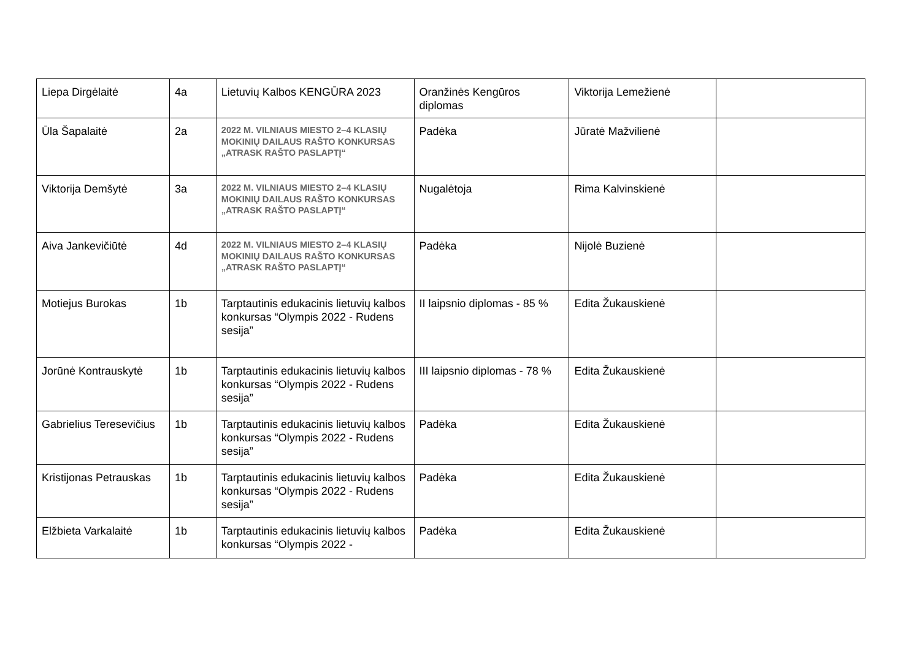| Liepa Dirgėlaitė | 4a | Lietuvių Kalbos KENGŪRA 2023 | Oranžinės Kengūros diplomas | Viktorija Lemežienė | |
| Ūla Šapalaitė | 2a | 2022 M. VILNIAUS MIESTO 2–4 KLASIŲ MOKINIŲ DAILAUS RAŠTO KONKURSAS „ATRASK RAŠTO PASLAPTĮ“ | Padėka | Jūratė Mažvilienė | |
| Viktorija Demšytė | 3a | 2022 M. VILNIAUS MIESTO 2–4 KLASIŲ MOKINIŲ DAILAUS RAŠTO KONKURSAS „ATRASK RAŠTO PASLAPTĮ“ | Nugalėtoja | Rima Kalvinskienė | |
| Aiva Jankevičiūtė | 4d | 2022 M. VILNIAUS MIESTO 2–4 KLASIŲ MOKINIŲ DAILAUS RAŠTO KONKURSAS „ATRASK RAŠTO PASLAPTĮ“ | Padėka | Nijolė Buzienė | |
| Motiejus Burokas | 1b | Tarptautinis edukacinis lietuvių kalbos konkursas “Olympis 2022 - Rudens sesija” | II laipsnio diplomas - 85 % | Edita Žukauskienė | |
| Jorūnė Kontrauskytė | 1b | Tarptautinis edukacinis lietuvių kalbos konkursas “Olympis 2022 - Rudens sesija” | III laipsnio diplomas - 78 % | Edita Žukauskienė | |
| Gabrielius Teresevičius | 1b | Tarptautinis edukacinis lietuvių kalbos konkursas “Olympis 2022 - Rudens sesija” | Padėka | Edita Žukauskienė | |
| Kristijonas Petrauskas | 1b | Tarptautinis edukacinis lietuvių kalbos konkursas “Olympis 2022 - Rudens sesija” | Padėka | Edita Žukauskienė | |
| Elžbieta Varkalaitė | 1b | Tarptautinis edukacinis lietuvių kalbos konkursas “Olympis 2022 - | Padėka | Edita Žukauskienė | |